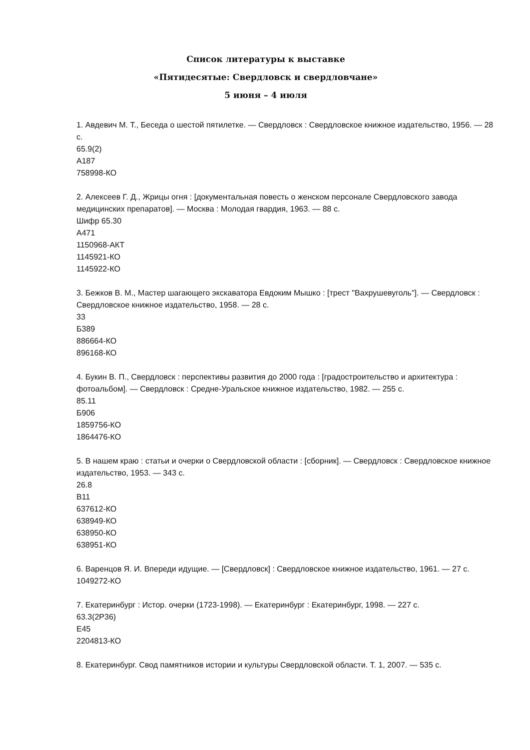Список литературы к выставке
«Пятидесятые: Свердловск и свердловчане»
5 июня – 4 июля
1. Авдевич М. Т., Беседа о шестой пятилетке. — Свердловск : Свердловское книжное издательство, 1956. — 28 с.
65.9(2)
А187
758998-КО
2. Алексеев Г. Д., Жрицы огня : [документальная повесть о женском персонале Свердловского завода медицинских препаратов]. — Москва : Молодая гвардия, 1963. — 88 с.
Шифр 65.30
А471
1150968-АКТ
1145921-КО
1145922-КО
3. Бежков В. М., Мастер шагающего экскаватора Евдоким Мышко : [трест "Вахрушевуголь"]. — Свердловск : Свердловское книжное издательство, 1958. — 28 с.
33
Б389
886664-КО
896168-КО
4. Букин В. П., Свердловск : перспективы развития до 2000 года : [градостроительство и архитектура : фотоальбом]. — Свердловск : Средне-Уральское книжное издательство, 1982. — 255 с.
85.11
Б906
1859756-КО
1864476-КО
5. В нашем краю : статьи и очерки о Свердловской области : [сборник]. — Свердловск : Свердловское книжное издательство, 1953. — 343 с.
26.8
В11
637612-КО
638949-КО
638950-КО
638951-КО
6. Варенцов Я. И. Впереди идущие. — [Свердловск] : Свердловское книжное издательство, 1961. — 27 с.
1049272-КО
7. Екатеринбург : Истор. очерки (1723-1998). — Екатеринбург : Екатеринбург, 1998. — 227 с.
63.3(2Р36)
Е45
2204813-КО
8. Екатеринбург. Свод памятников истории и культуры Свердловской области. Т. 1, 2007. — 535 с.